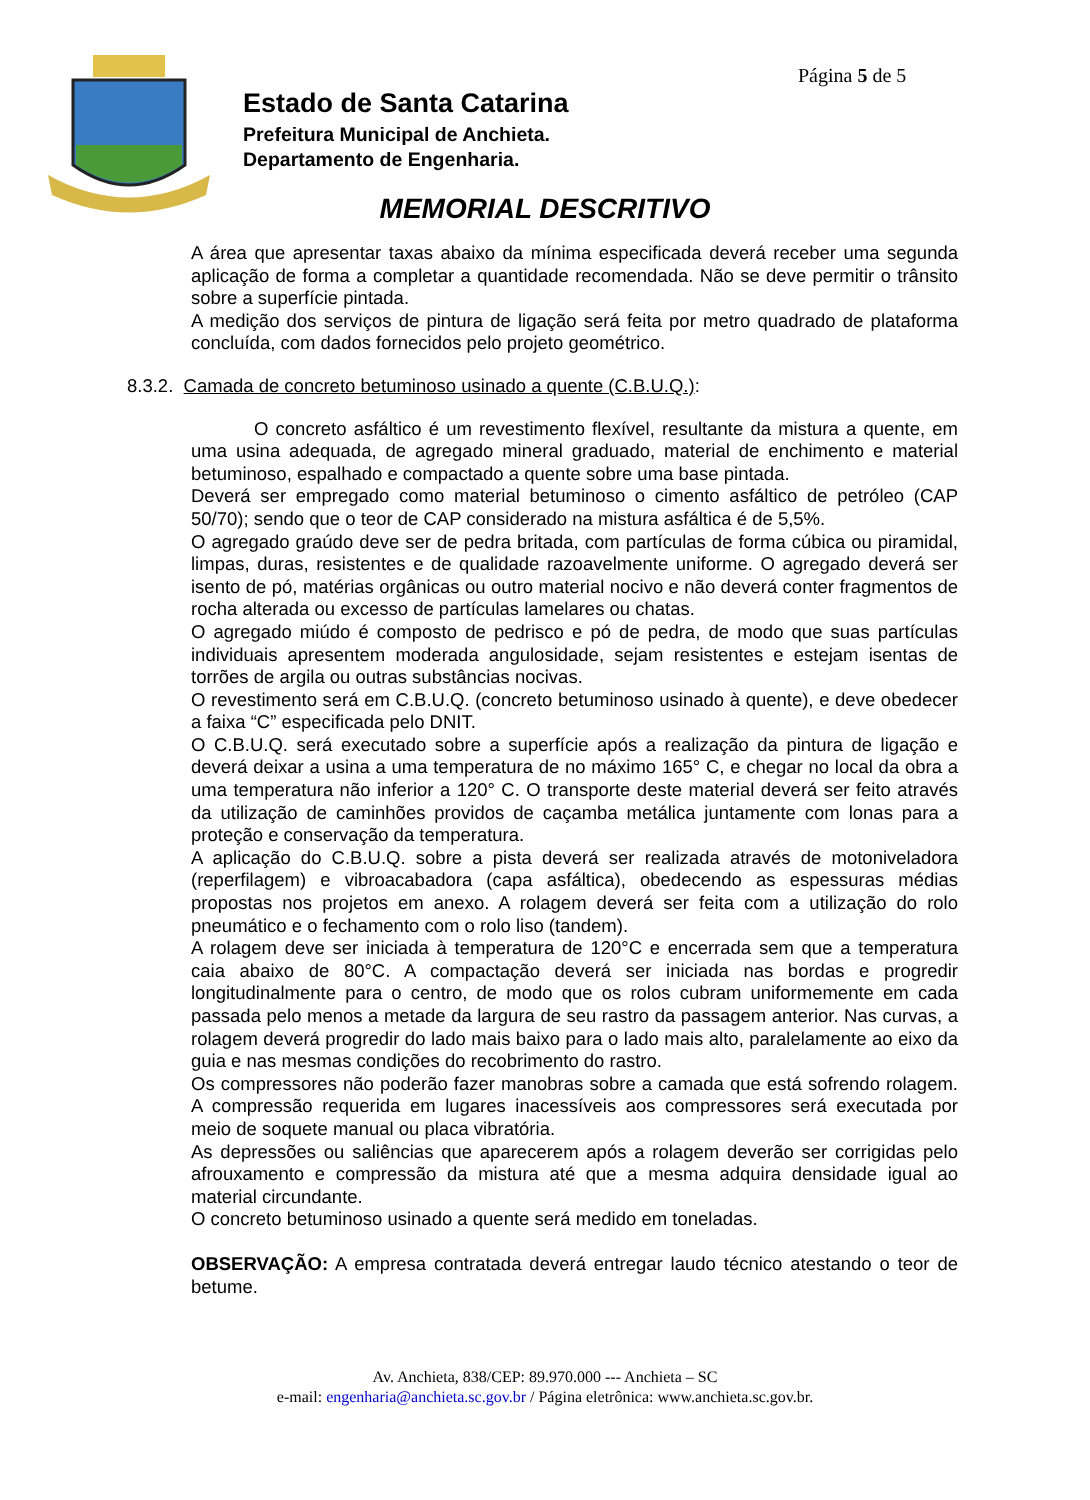Página 5 de 5
Estado de Santa Catarina
Prefeitura Municipal de Anchieta.
Departamento de Engenharia.
MEMORIAL DESCRITIVO
A área que apresentar taxas abaixo da mínima especificada deverá receber uma segunda aplicação de forma a completar a quantidade recomendada. Não se deve permitir o trânsito sobre a superfície pintada.
A medição dos serviços de pintura de ligação será feita por metro quadrado de plataforma concluída, com dados fornecidos pelo projeto geométrico.
8.3.2. Camada de concreto betuminoso usinado a quente (C.B.U.Q.):
O concreto asfáltico é um revestimento flexível, resultante da mistura a quente, em uma usina adequada, de agregado mineral graduado, material de enchimento e material betuminoso, espalhado e compactado a quente sobre uma base pintada.
Deverá ser empregado como material betuminoso o cimento asfáltico de petróleo (CAP 50/70); sendo que o teor de CAP considerado na mistura asfáltica é de 5,5%.
O agregado graúdo deve ser de pedra britada, com partículas de forma cúbica ou piramidal, limpas, duras, resistentes e de qualidade razoavelmente uniforme. O agregado deverá ser isento de pó, matérias orgânicas ou outro material nocivo e não deverá conter fragmentos de rocha alterada ou excesso de partículas lamelares ou chatas.
O agregado miúdo é composto de pedrisco e pó de pedra, de modo que suas partículas individuais apresentem moderada angulosidade, sejam resistentes e estejam isentas de torrões de argila ou outras substâncias nocivas.
O revestimento será em C.B.U.Q. (concreto betuminoso usinado à quente), e deve obedecer a faixa “C” especificada pelo DNIT.
O C.B.U.Q. será executado sobre a superfície após a realização da pintura de ligação e deverá deixar a usina a uma temperatura de no máximo 165° C, e chegar no local da obra a uma temperatura não inferior a 120° C. O transporte deste material deverá ser feito através da utilização de caminhões providos de caçamba metálica juntamente com lonas para a proteção e conservação da temperatura.
A aplicação do C.B.U.Q. sobre a pista deverá ser realizada através de motoniveladora (reperfilagem) e vibroacabadora (capa asfáltica), obedecendo as espessuras médias propostas nos projetos em anexo. A rolagem deverá ser feita com a utilização do rolo pneumático e o fechamento com o rolo liso (tandem).
A rolagem deve ser iniciada à temperatura de 120°C e encerrada sem que a temperatura caia abaixo de 80°C. A compactação deverá ser iniciada nas bordas e progredir longitudinalmente para o centro, de modo que os rolos cubram uniformemente em cada passada pelo menos a metade da largura de seu rastro da passagem anterior. Nas curvas, a rolagem deverá progredir do lado mais baixo para o lado mais alto, paralelamente ao eixo da guia e nas mesmas condições do recobrimento do rastro.
Os compressores não poderão fazer manobras sobre a camada que está sofrendo rolagem. A compressão requerida em lugares inacessíveis aos compressores será executada por meio de soquete manual ou placa vibratória.
As depressões ou saliências que aparecerem após a rolagem deverão ser corrigidas pelo afrouxamento e compressão da mistura até que a mesma adquira densidade igual ao material circundante.
O concreto betuminoso usinado a quente será medido em toneladas.
OBSERVAÇÃO: A empresa contratada deverá entregar laudo técnico atestando o teor de betume.
Av. Anchieta, 838/CEP: 89.970.000 --- Anchieta – SC
e-mail: engenharia@anchieta.sc.gov.br / Página eletrônica: www.anchieta.sc.gov.br.